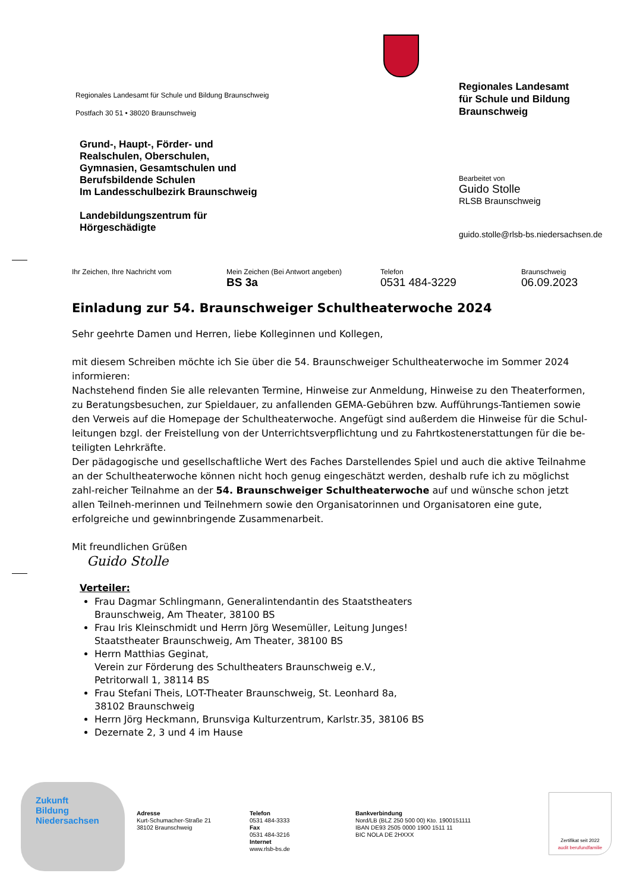Regionales Landesamt für Schule und Bildung Braunschweig
Postfach 30 51 • 38020 Braunschweig
Grund-, Haupt-, Förder- und
Realschulen, Oberschulen,
Gymnasien, Gesamtschulen und
Berufsbildende Schulen
Im Landesschulbezirk Braunschweig
Landebildungszentrum für
Hörgeschädigte
Regionales Landesamt
für Schule und Bildung
Braunschweig
Bearbeitet von
Guido Stolle
RLSB Braunschweig
guido.stolle@rlsb-bs.niedersachsen.de
Ihr Zeichen, Ihre Nachricht vom Mein Zeichen (Bei Antwort angeben)
BS 3a
Telefon
0531 484-3229
Braunschweig
06.09.2023
Einladung zur 54. Braunschweiger Schultheaterwoche 2024
Sehr geehrte Damen und Herren, liebe Kolleginnen und Kollegen,
mit diesem Schreiben möchte ich Sie über die 54. Braunschweiger Schultheaterwoche im Sommer 2024 informieren:
Nachstehend finden Sie alle relevanten Termine, Hinweise zur Anmeldung, Hinweise zu den Theaterformen, zu Beratungsbesuchen, zur Spieldauer, zu anfallenden GEMA-Gebühren bzw. Aufführungs-Tantiemen sowie den Verweis auf die Homepage der Schultheaterwoche. Angefügt sind außerdem die Hinweise für die Schul-leitungen bzgl. der Freistellung von der Unterrichtsverpflichtung und zu Fahrtkostenerstattungen für die be-teiligten Lehrkräfte.
Der pädagogische und gesellschaftliche Wert des Faches Darstellendes Spiel und auch die aktive Teilnahme an der Schultheaterwoche können nicht hoch genug eingeschätzt werden, deshalb rufe ich zu möglichst zahl-reicher Teilnahme an der 54. Braunschweiger Schultheaterwoche auf und wünsche schon jetzt allen Teilneh-merinnen und Teilnehmern sowie den Organisatorinnen und Organisatoren eine gute, erfolgreiche und gewinnbringende Zusammenarbeit.
Mit freundlichen Grüßen
Guido Stolle
Verteiler:
Frau Dagmar Schlingmann, Generalintendantin des Staatstheaters
Braunschweig, Am Theater, 38100 BS
Frau Iris Kleinschmidt und Herrn Jörg Wesemüller, Leitung Junges!
Staatstheater Braunschweig, Am Theater, 38100 BS
Herrn Matthias Geginat,
Verein zur Förderung des Schultheaters Braunschweig e.V.,
Petritorwall 1, 38114 BS
Frau Stefani Theis, LOT-Theater Braunschweig, St. Leonhard 8a,
38102 Braunschweig
Herrn Jörg Heckmann, Brunsviga Kulturzentrum, Karlstr.35, 38106 BS
Dezernate 2, 3 und 4 im Hause
Zukunft
Bildung
Niedersachsen
Adresse
Kurt-Schumacher-Straße 21
38102 Braunschweig
Telefon
0531 484-3333
Fax
0531 484-3216
Internet
www.rlsb-bs.de
Bankverbindung
Nord/LB (BLZ 250 500 00) Kto. 1900151111
IBAN DE93 2505 0000 1900 1511 11
BIC NOLA DE 2HXXX
Zertifikat seit 2022
audit berufundfamilie